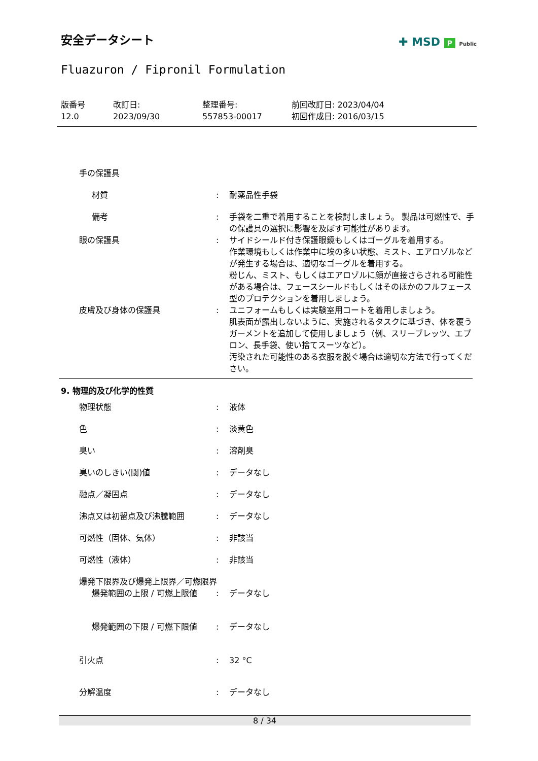安全データシート
✚ MSD P Public
Fluazuron / Fipronil Formulation
版番号
12.0
改訂日:
2023/09/30
整理番号:
557853-00017
前回改訂日: 2023/04/04
初回作成日: 2016/03/15
| 手の保護具 | | |
| 材質 | : | 耐薬品性手袋 |
| 備考 | : | 手袋を二重で着用することを検討しましょう。 製品は可燃性で、手の保護具の選択に影響を及ぼす可能性があります。 |
| 眼の保護具 | : | サイドシールド付き保護眼鏡もしくはゴーグルを着用する。 作業環境もしくは作業中に埃の多い状態、ミスト、エアロゾルなどが発生する場合は、適切なゴーグルを着用する。 粉じん、ミスト、もしくはエアロゾルに顔が直接さらされる可能性がある場合は、フェースシールドもしくはそのほかのフルフェース型のプロテクションを着用しましょう。 |
| 皮膚及び身体の保護具 | : | ユニフォームもしくは実験室用コートを着用しましょう。 肌表面が露出しないように、実施されるタスクに基づき、体を覆うガーメントを追加して使用しましょう（例、スリーブレッツ、エプロン、長手袋、使い捨てスーツなど）。 汚染された可能性のある衣服を脱ぐ場合は適切な方法で行ってください。 |
9. 物理的及び化学的性質
| 物理状態 | : | 液体 |
| 色 | : | 淡黄色 |
| 臭い | : | 溶剤臭 |
| 臭いのしきい(閾)値 | : | データなし |
| 融点／凝固点 | : | データなし |
| 沸点又は初留点及び沸騰範囲 | : | データなし |
| 可燃性（固体、気体） | : | 非該当 |
| 可燃性（液体） | : | 非該当 |
| 爆発下限界及び爆発上限界／可燃限界 | | |
| 爆発範囲の上限 / 可燃上限値 | : | データなし |
| 爆発範囲の下限 / 可燃下限値 | : | データなし |
| 引火点 | : | 32 °C |
| 分解温度 | : | データなし |
8 / 34